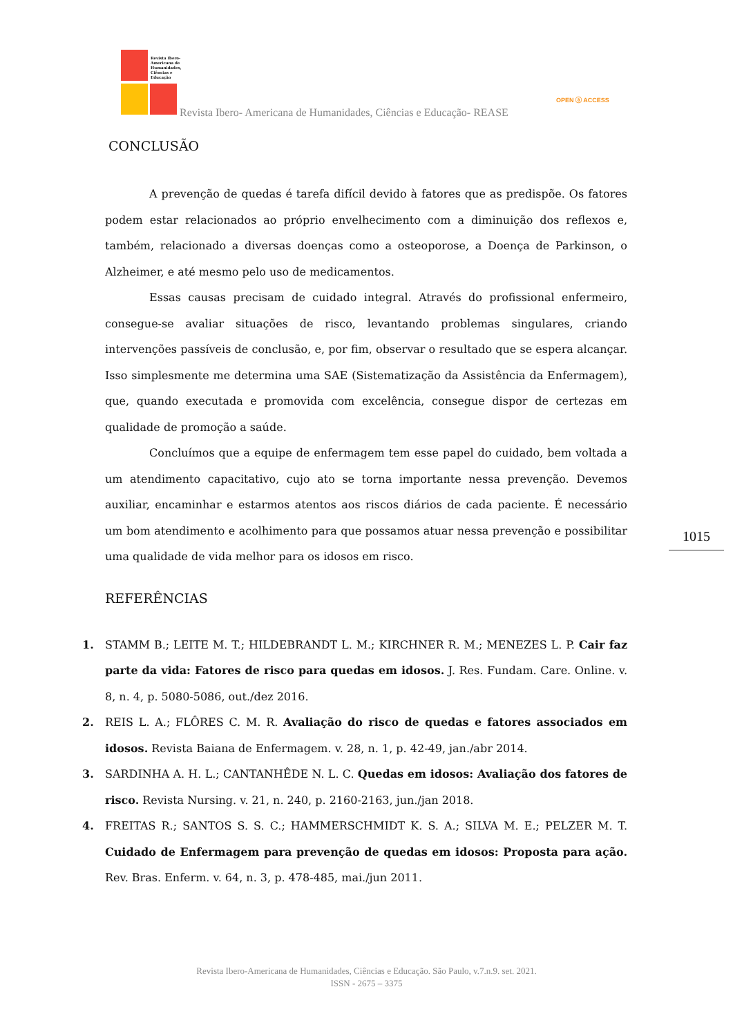Revista Ibero-
Americana de
Humanidades,
Ciências e
Educação
Revista Ibero- Americana de Humanidades, Ciências e Educação- REASE
OPEN ⓐ ACCESS
CONCLUSÃO
A prevenção de quedas é tarefa difícil devido à fatores que as predispõe. Os fatores podem estar relacionados ao próprio envelhecimento com a diminuição dos reflexos e, também, relacionado a diversas doenças como a osteoporose, a Doença de Parkinson, o Alzheimer, e até mesmo pelo uso de medicamentos.
Essas causas precisam de cuidado integral. Através do profissional enfermeiro, consegue-se avaliar situações de risco, levantando problemas singulares, criando intervenções passíveis de conclusão, e, por fim, observar o resultado que se espera alcançar. Isso simplesmente me determina uma SAE (Sistematização da Assistência da Enfermagem), que, quando executada e promovida com excelência, consegue dispor de certezas em qualidade de promoção a saúde.
Concluímos que a equipe de enfermagem tem esse papel do cuidado, bem voltada a um atendimento capacitativo, cujo ato se torna importante nessa prevenção. Devemos auxiliar, encaminhar e estarmos atentos aos riscos diários de cada paciente. É necessário um bom atendimento e acolhimento para que possamos atuar nessa prevenção e possibilitar uma qualidade de vida melhor para os idosos em risco.
REFERÊNCIAS
1. STAMM B.; LEITE M. T.; HILDEBRANDT L. M.; KIRCHNER R. M.; MENEZES L. P. Cair faz parte da vida: Fatores de risco para quedas em idosos. J. Res. Fundam. Care. Online. v. 8, n. 4, p. 5080-5086, out./dez 2016.
2. REIS L. A.; FLÔRES C. M. R. Avaliação do risco de quedas e fatores associados em idosos. Revista Baiana de Enfermagem. v. 28, n. 1, p. 42-49, jan./abr 2014.
3. SARDINHA A. H. L.; CANTANHÊDE N. L. C. Quedas em idosos: Avaliação dos fatores de risco. Revista Nursing. v. 21, n. 240, p. 2160-2163, jun./jan 2018.
4. FREITAS R.; SANTOS S. S. C.; HAMMERSCHMIDT K. S. A.; SILVA M. E.; PELZER M. T. Cuidado de Enfermagem para prevenção de quedas em idosos: Proposta para ação. Rev. Bras. Enferm. v. 64, n. 3, p. 478-485, mai./jun 2011.
1015
Revista Ibero-Americana de Humanidades, Ciências e Educação. São Paulo, v.7.n.9. set. 2021.
ISSN - 2675 – 3375